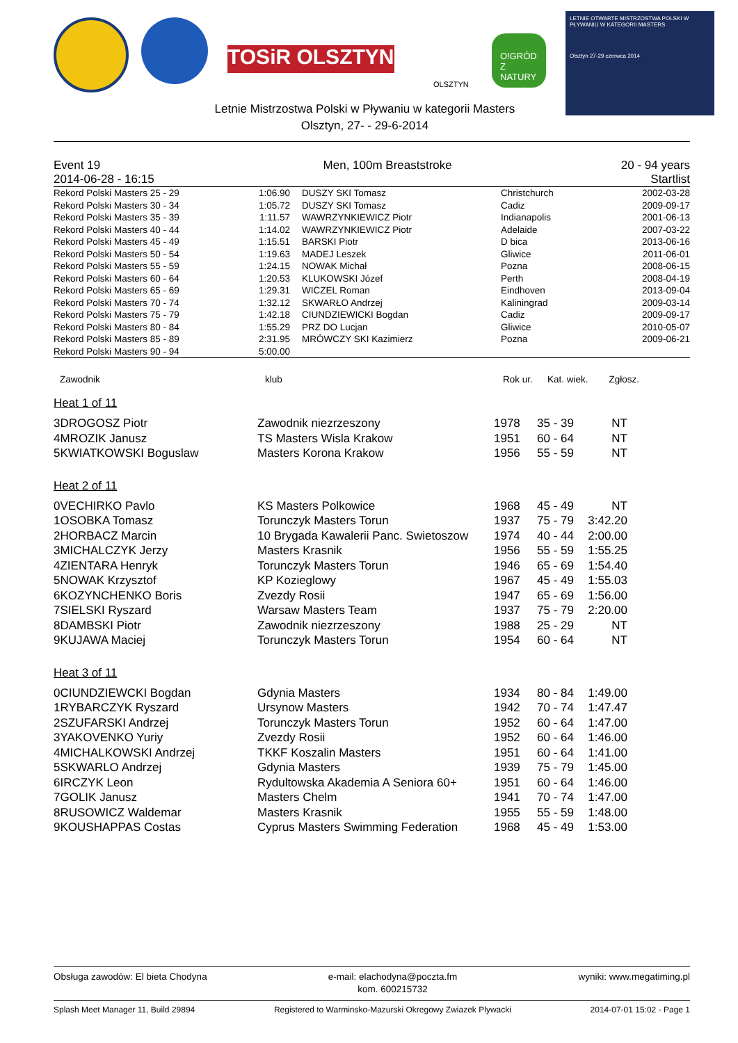TOSiR OLSZTYN
OLSZTYN
O!GRÓD Z NATURY
LETNIE OTWARTE MISTRZOSTWA POLSKI W PŁYWANIU W KATEGORII MASTERS
Olsztyn 27-29 czerwca 2014
Letnie Mistrzostwa Polski w Pływaniu w kategorii Masters
Olsztyn, 27- - 29-6-2014
Event 19
2014-06-28 - 16:15 Men, 100m Breaststroke 20 - 94 years
Startlist
| Rekord Polski Masters 25 - 29 | 1:06.90 | DUSZY SKI Tomasz | Christchurch | 2002-03-28 |
| Rekord Polski Masters 30 - 34 | 1:05.72 | DUSZY SKI Tomasz | Cadiz | 2009-09-17 |
| Rekord Polski Masters 35 - 39 | 1:11.57 | WAWRZYNKIEWICZ Piotr | Indianapolis | 2001-06-13 |
| Rekord Polski Masters 40 - 44 | 1:14.02 | WAWRZYNKIEWICZ Piotr | Adelaide | 2007-03-22 |
| Rekord Polski Masters 45 - 49 | 1:15.51 | BARSKI Piotr | D bica | 2013-06-16 |
| Rekord Polski Masters 50 - 54 | 1:19.63 | MADEJ Leszek | Gliwice | 2011-06-01 |
| Rekord Polski Masters 55 - 59 | 1:24.15 | NOWAK Michał | Pozna | 2008-06-15 |
| Rekord Polski Masters 60 - 64 | 1:20.53 | KLUKOWSKI Józef | Perth | 2008-04-19 |
| Rekord Polski Masters 65 - 69 | 1:29.31 | WICZEL Roman | Eindhoven | 2013-09-04 |
| Rekord Polski Masters 70 - 74 | 1:32.12 | SKWARŁO Andrzej | Kaliningrad | 2009-03-14 |
| Rekord Polski Masters 75 - 79 | 1:42.18 | CIUNDZIEWICKI Bogdan | Cadiz | 2009-09-17 |
| Rekord Polski Masters 80 - 84 | 1:55.29 | PRZ DO Lucjan | Gliwice | 2010-05-07 |
| Rekord Polski Masters 85 - 89 | 2:31.95 | MRÓWCZY SKI Kazimierz | Pozna | 2009-06-21 |
| Rekord Polski Masters 90 - 94 | 5:00.00 | | | |
| Zawodnik | klub | Rok ur. | Kat. wiek. | Zgłosz. | |
| --- | --- | --- | --- | --- | --- |
Heat 1 of 11
| 3DROGOSZ Piotr | Zawodnik niezrzeszony | 1978 | 35 - 39 | NT | |
| 4MROZIK Janusz | TS Masters Wisla Krakow | 1951 | 60 - 64 | NT | |
| 5KWIATKOWSKI Boguslaw | Masters Korona Krakow | 1956 | 55 - 59 | NT | |
Heat 2 of 11
| 0VECHIRKO Pavlo | KS Masters Polkowice | 1968 | 45 - 49 | NT | |
| 1OSOBKA Tomasz | Torunczyk Masters Torun | 1937 | 75 - 79 | 3:42.20 | |
| 2HORBACZ Marcin | 10 Brygada Kawalerii Panc. Swietoszow | 1974 | 40 - 44 | 2:00.00 | |
| 3MICHALCZYK Jerzy | Masters Krasnik | 1956 | 55 - 59 | 1:55.25 | |
| 4ZIENTARA Henryk | Torunczyk Masters Torun | 1946 | 65 - 69 | 1:54.40 | |
| 5NOWAK Krzysztof | KP Kozieglowy | 1967 | 45 - 49 | 1:55.03 | |
| 6KOZYNCHENKO Boris | Zvezdy Rosii | 1947 | 65 - 69 | 1:56.00 | |
| 7SIELSKI Ryszard | Warsaw Masters Team | 1937 | 75 - 79 | 2:20.00 | |
| 8DAMBSKI Piotr | Zawodnik niezrzeszony | 1988 | 25 - 29 | NT | |
| 9KUJAWA Maciej | Torunczyk Masters Torun | 1954 | 60 - 64 | NT | |
Heat 3 of 11
| 0CIUNDZIEWCKI Bogdan | Gdynia Masters | 1934 | 80 - 84 | 1:49.00 | |
| 1RYBARCZYK Ryszard | Ursynow Masters | 1942 | 70 - 74 | 1:47.47 | |
| 2SZUFARSKI Andrzej | Torunczyk Masters Torun | 1952 | 60 - 64 | 1:47.00 | |
| 3YAKOVENKO Yuriy | Zvezdy Rosii | 1952 | 60 - 64 | 1:46.00 | |
| 4MICHALKOWSKI Andrzej | TKKF Koszalin Masters | 1951 | 60 - 64 | 1:41.00 | |
| 5SKWARLO Andrzej | Gdynia Masters | 1939 | 75 - 79 | 1:45.00 | |
| 6IRCZYK Leon | Rydultowska Akademia A Seniora 60+ | 1951 | 60 - 64 | 1:46.00 | |
| 7GOLIK Janusz | Masters Chelm | 1941 | 70 - 74 | 1:47.00 | |
| 8RUSOWICZ Waldemar | Masters Krasnik | 1955 | 55 - 59 | 1:48.00 | |
| 9KOUSHAPPAS Costas | Cyprus Masters Swimming Federation | 1968 | 45 - 49 | 1:53.00 | |
Obsługa zawodów: El bieta Chodyna e-mail: elachodyna@poczta.fm
kom. 600215732 wyniki: www.megatiming.pl
Splash Meet Manager 11, Build 29894 Registered to Warminsko-Mazurski Okregowy Zwiazek Plywacki 2014-07-01 15:02 - Page 1